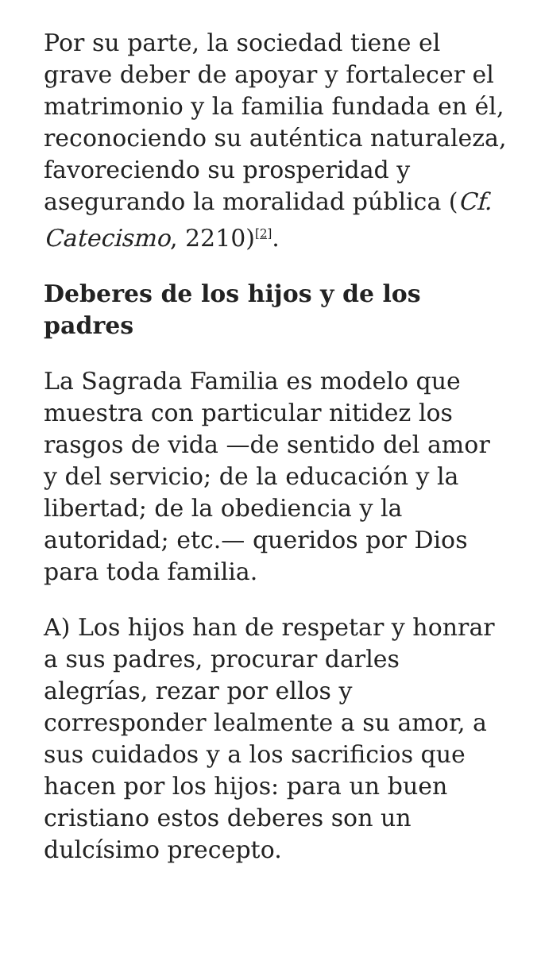Por su parte, la sociedad tiene el grave deber de apoyar y fortalecer el matrimonio y la familia fundada en él, reconociendo su auténtica naturaleza, favoreciendo su prosperidad y asegurando la moralidad pública (Cf. Catecismo, 2210)<sup>[2]</sup>.
Deberes de los hijos y de los padres
La Sagrada Familia es modelo que muestra con particular nitidez los rasgos de vida —de sentido del amor y del servicio; de la educación y la libertad; de la obediencia y la autoridad; etc.— queridos por Dios para toda familia.
A) Los hijos han de respetar y honrar a sus padres, procurar darles alegrías, rezar por ellos y corresponder lealmente a su amor, a sus cuidados y a los sacrificios que hacen por los hijos: para un buen cristiano estos deberes son un dulcísimo precepto.